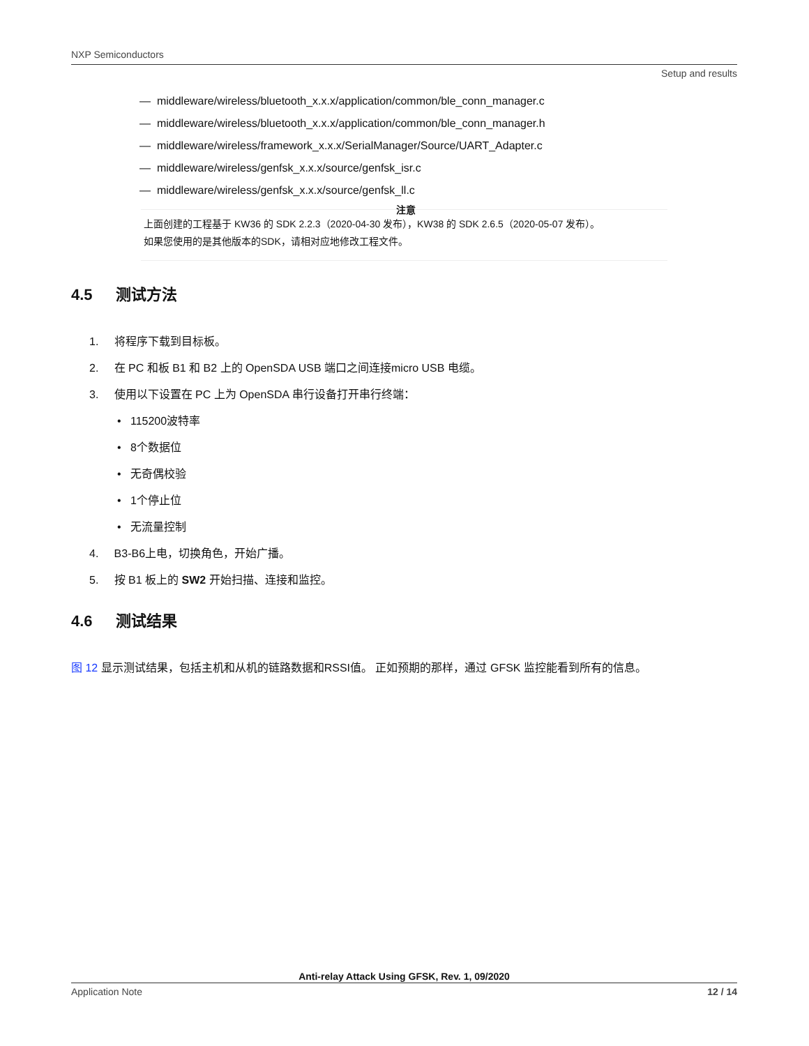NXP Semiconductors
Setup and results
— middleware/wireless/bluetooth_x.x.x/application/common/ble_conn_manager.c
— middleware/wireless/bluetooth_x.x.x/application/common/ble_conn_manager.h
— middleware/wireless/framework_x.x.x/SerialManager/Source/UART_Adapter.c
— middleware/wireless/genfsk_x.x.x/source/genfsk_isr.c
— middleware/wireless/genfsk_x.x.x/source/genfsk_ll.c
注意
上面创建的工程基于 KW36 的 SDK 2.2.3（2020-04-30 发布），KW38 的 SDK 2.6.5（2020-05-07 发布）。
如果您使用的是其他版本的SDK，请相对应地修改工程文件。
4.5 测试方法
1. 将程序下载到目标板。
2. 在 PC 和板 B1 和 B2 上的 OpenSDA USB 端口之间连接micro USB 电缆。
3. 使用以下设置在 PC 上为 OpenSDA 串行设备打开串行终端：
• 115200波特率
• 8个数据位
• 无奇偶校验
• 1个停止位
• 无流量控制
4. B3-B6上电，切换角色，开始广播。
5. 按 B1 板上的 SW2 开始扫描、连接和监控。
4.6 测试结果
图 12 显示测试结果，包括主机和从机的链路数据和RSSI值。 正如预期的那样，通过 GFSK 监控能看到所有的信息。
Anti-relay Attack Using GFSK, Rev. 1, 09/2020
Application Note 12 / 14